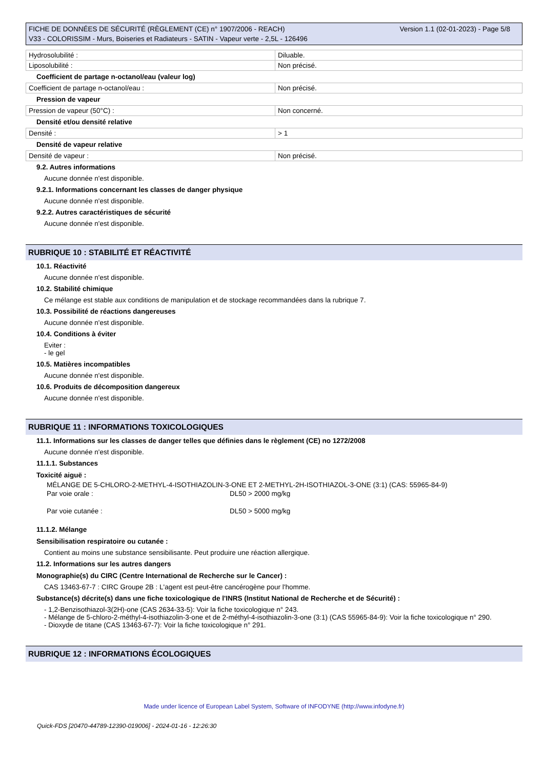Version 1.1 (02-01-2023) - Page 5/8 FICHE DE DONNÉES DE SÉCURITÉ (RÈGLEMENT (CE) n° 1907/2006 - REACH)
V33 - COLORISSIM - Murs, Boiseries et Radiateurs - SATIN - Vapeur verte - 2,5L - 126496
| Hydrosolubilité : | Diluable. |
| Liposolubilité : | Non précisé. |
Coefficient de partage n-octanol/eau (valeur log)
| Coefficient de partage n-octanol/eau : | Non précisé. |
Pression de vapeur
| Pression de vapeur (50°C) : | Non concerné. |
Densité et/ou densité relative
| Densité : | > 1 |
Densité de vapeur relative
| Densité de vapeur : | Non précisé. |
9.2. Autres informations
Aucune donnée n'est disponible.
9.2.1. Informations concernant les classes de danger physique
Aucune donnée n'est disponible.
9.2.2. Autres caractéristiques de sécurité
Aucune donnée n'est disponible.
RUBRIQUE 10 : STABILITÉ ET RÉACTIVITÉ
10.1. Réactivité
Aucune donnée n'est disponible.
10.2. Stabilité chimique
Ce mélange est stable aux conditions de manipulation et de stockage recommandées dans la rubrique 7.
10.3. Possibilité de réactions dangereuses
Aucune donnée n'est disponible.
10.4. Conditions à éviter
Eviter :
- le gel
10.5. Matières incompatibles
Aucune donnée n'est disponible.
10.6. Produits de décomposition dangereux
Aucune donnée n'est disponible.
RUBRIQUE 11 : INFORMATIONS TOXICOLOGIQUES
11.1. Informations sur les classes de danger telles que définies dans le règlement (CE) no 1272/2008
Aucune donnée n'est disponible.
11.1.1. Substances
Toxicité aiguë :
MÉLANGE DE 5-CHLORO-2-METHYL-4-ISOTHIAZOLIN-3-ONE ET 2-METHYL-2H-ISOTHIAZOL-3-ONE (3:1) (CAS: 55965-84-9)
Par voie orale : DL50 > 2000 mg/kg
Par voie cutanée : DL50 > 5000 mg/kg
11.1.2. Mélange
Sensibilisation respiratoire ou cutanée :
Contient au moins une substance sensibilisante. Peut produire une réaction allergique.
11.2. Informations sur les autres dangers
Monographie(s) du CIRC (Centre International de Recherche sur le Cancer) :
CAS 13463-67-7 : CIRC Groupe 2B : L'agent est peut-être cancérogène pour l'homme.
Substance(s) décrite(s) dans une fiche toxicologique de l'INRS (Institut National de Recherche et de Sécurité) :
- 1,2-Benzisothiazol-3(2H)-one (CAS 2634-33-5): Voir la fiche toxicologique n° 243.
- Mélange de 5-chloro-2-méthyl-4-isothiazolin-3-one et de 2-méthyl-4-isothiazolin-3-one (3:1) (CAS 55965-84-9): Voir la fiche toxicologique n° 290.
- Dioxyde de titane (CAS 13463-67-7): Voir la fiche toxicologique n° 291.
RUBRIQUE 12 : INFORMATIONS ÉCOLOGIQUES
Made under licence of European Label System, Software of INFODYNE (http://www.infodyne.fr)
Quick-FDS [20470-44789-12390-019006] - 2024-01-16 - 12:26:30